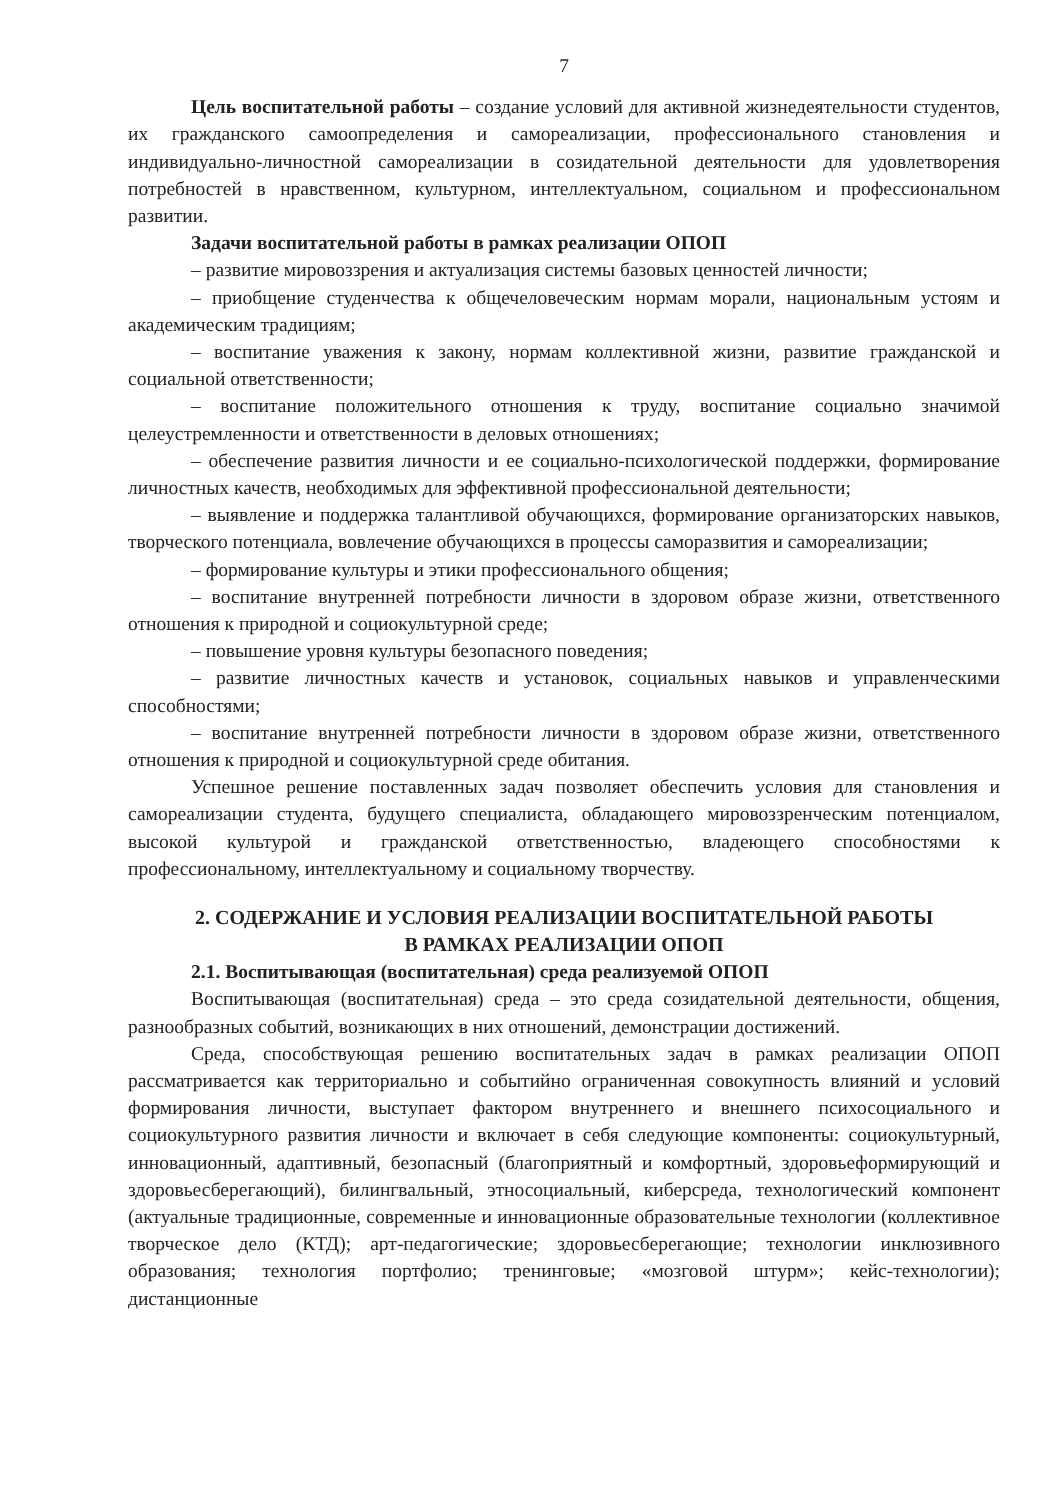7
Цель воспитательной работы – создание условий для активной жизнедеятельности студентов, их гражданского самоопределения и самореализации, профессионального становления и индивидуально-личностной самореализации в созидательной деятельности для удовлетворения потребностей в нравственном, культурном, интеллектуальном, социальном и профессиональном развитии.
Задачи воспитательной работы в рамках реализации ОПОП
– развитие мировоззрения и актуализация системы базовых ценностей личности;
– приобщение студенчества к общечеловеческим нормам морали, национальным устоям и академическим традициям;
– воспитание уважения к закону, нормам коллективной жизни, развитие гражданской и социальной ответственности;
– воспитание положительного отношения к труду, воспитание социально значимой целеустремленности и ответственности в деловых отношениях;
– обеспечение развития личности и ее социально-психологической поддержки, формирование личностных качеств, необходимых для эффективной профессиональной деятельности;
– выявление и поддержка талантливой обучающихся, формирование организаторских навыков, творческого потенциала, вовлечение обучающихся в процессы саморазвития и самореализации;
– формирование культуры и этики профессионального общения;
– воспитание внутренней потребности личности в здоровом образе жизни, ответственного отношения к природной и социокультурной среде;
– повышение уровня культуры безопасного поведения;
– развитие личностных качеств и установок, социальных навыков и управленческими способностями;
– воспитание внутренней потребности личности в здоровом образе жизни, ответственного отношения к природной и социокультурной среде обитания.
Успешное решение поставленных задач позволяет обеспечить условия для становления и самореализации студента, будущего специалиста, обладающего мировоззренческим потенциалом, высокой культурой и гражданской ответственностью, владеющего способностями к профессиональному, интеллектуальному и социальному творчеству.
2. СОДЕРЖАНИЕ И УСЛОВИЯ РЕАЛИЗАЦИИ ВОСПИТАТЕЛЬНОЙ РАБОТЫ
В РАМКАХ РЕАЛИЗАЦИИ ОПОП
2.1. Воспитывающая (воспитательная) среда реализуемой ОПОП
Воспитывающая (воспитательная) среда – это среда созидательной деятельности, общения, разнообразных событий, возникающих в них отношений, демонстрации достижений.
Среда, способствующая решению воспитательных задач в рамках реализации ОПОП рассматривается как территориально и событийно ограниченная совокупность влияний и условий формирования личности, выступает фактором внутреннего и внешнего психосоциального и социокультурного развития личности и включает в себя следующие компоненты: социокультурный, инновационный, адаптивный, безопасный (благоприятный и комфортный, здоровьеформирующий и здоровьесберегающий), билингвальный, этносоциальный, киберсреда, технологический компонент (актуальные традиционные, современные и инновационные образовательные технологии (коллективное творческое дело (КТД); арт-педагогические; здоровьесберегающие; технологии инклюзивного образования; технология портфолио; тренинговые; «мозговой штурм»; кейс-технологии); дистанционные